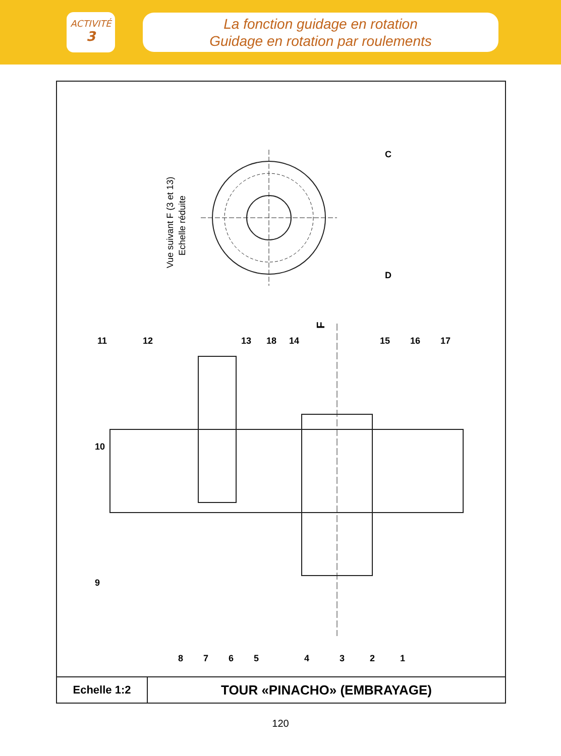ACTIVITÉ
3
La fonction guidage en rotation
Guidage en rotation par roulements
Vue suivant F (3 et 13)
Echelle réduite
F
11
12
13
18
14
15
16
17
10
9
8
7
6
5
4
3
2
1
C
D
| Echelle 1:2 | TOUR «PINACHO» (EMBRAYAGE) |
120